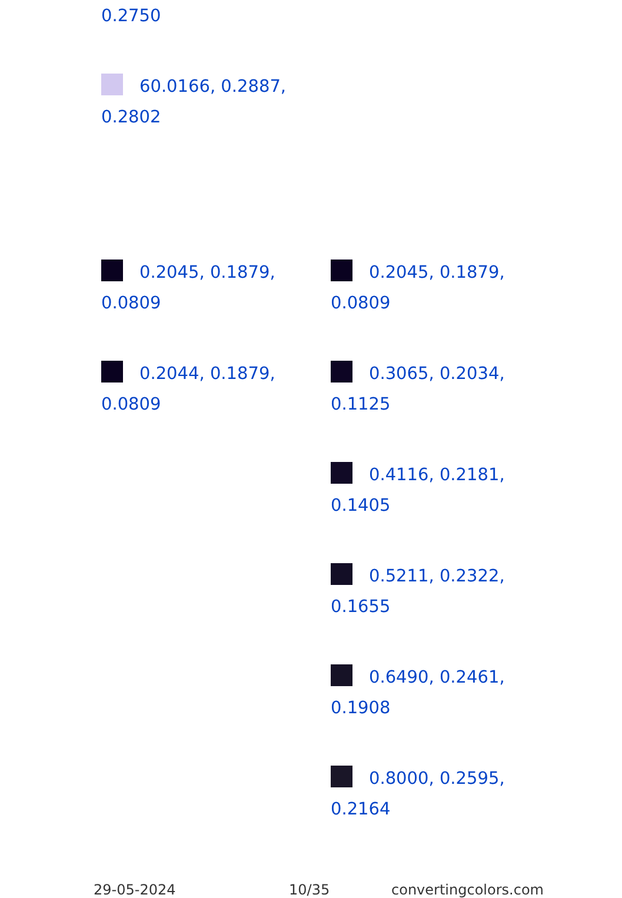0.2750
60.0166, 0.2887, 0.2802
0.2045, 0.1879, 0.0809
0.2044, 0.1879, 0.0809
0.2045, 0.1879, 0.0809
0.3065, 0.2034, 0.1125
0.4116, 0.2181, 0.1405
0.5211, 0.2322, 0.1655
0.6490, 0.2461, 0.1908
0.8000, 0.2595, 0.2164
29-05-2024 10/35 convertingcolors.com